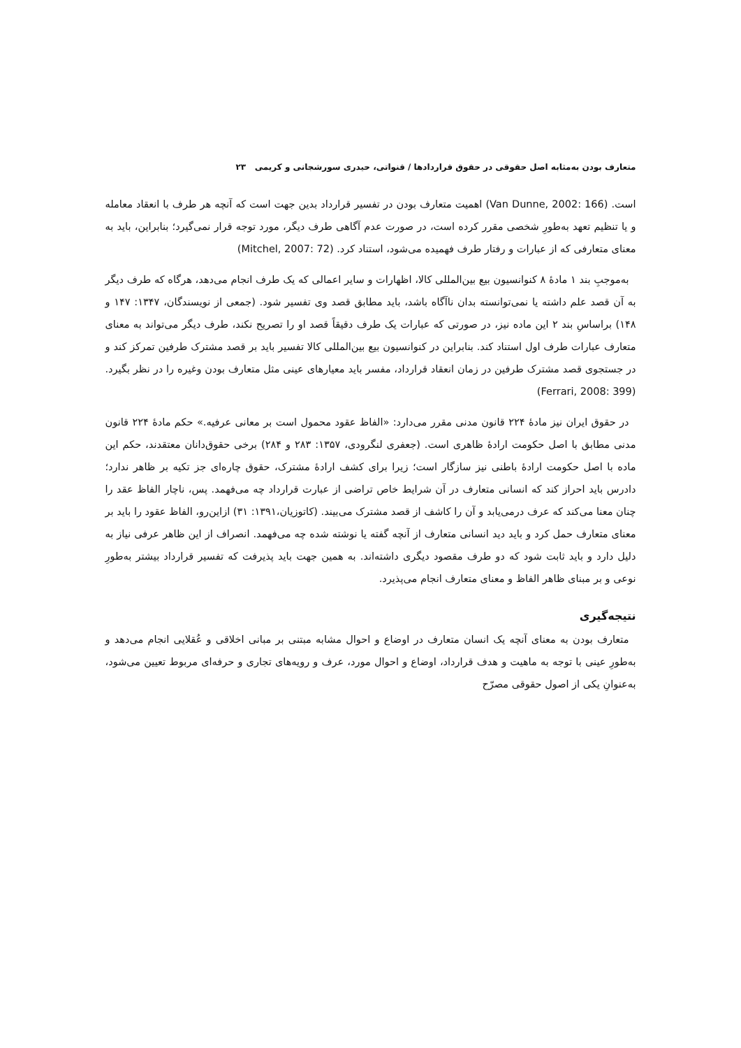متعارف بودن به‌مثابه اصل حقوقی در حقوق قراردادها / قنواتی، حیدری سورشجانی و کریمی ۲۳
است. (Van Dunne, 2002: 166) اهمیت متعارف بودن در تفسیر قرارداد بدین جهت است که آنچه هر طرف با انعقاد معامله و یا تنظیم تعهد به‌طورِ شخصی مقرر کرده است، در صورت عدم آگاهی طرف دیگر، مورد توجه قرار نمی‌گیرد؛ بنابراین، باید به معنای متعارفی که از عبارات و رفتار طرف فهمیده می‌شود، استناد کرد. (Mitchel, 2007: 72)
به‌موجبِ بند ۱ مادهٔ ۸ کنوانسیون بیع بین‌المللی کالا، اظهارات و سایر اعمالی که یک طرف انجام می‌دهد، هرگاه که طرف دیگر به آن قصد علم داشته یا نمی‌توانسته بدان ناآگاه باشد، باید مطابق قصد وی تفسیر شود. (جمعی از نویسندگان، ۱۳۴۷: ۱۴۷ و ۱۴۸) براساسِ بند ۲ این ماده نیز، در صورتی که عبارات یک طرف دقیقاً قصد او را تصریح نکند، طرف دیگر می‌تواند به معنای متعارف عبارات طرف اول استناد کند. بنابراین در کنوانسیون بیع بین‌المللی کالا تفسیر باید بر قصد مشترک طرفین تمرکز کند و در جستجوی قصد مشترک طرفین در زمان انعقاد قرارداد، مفسر باید معیارهای عینی مثل متعارف بودن وغیره را در نظر بگیرد. (Ferrari, 2008: 399)
در حقوق ایران نیز مادهٔ ۲۲۴ قانون مدنی مقرر می‌دارد: «الفاظ عقود محمول است بر معانی عرفیه.» حکم مادهٔ ۲۲۴ قانون مدنی مطابق با اصل حکومت ارادهٔ ظاهری است. (جعفری لنگرودی، ۱۳۵۷: ۲۸۳ و ۲۸۴) برخی حقوق‌دانان معتقدند، حکم این ماده با اصل حکومت ارادهٔ باطنی نیز سازگار است؛ زیرا برای کشف ارادهٔ مشترک، حقوق چاره‌ای جز تکیه بر ظاهر ندارد؛ دادرس باید احراز کند که انسانی متعارف در آن شرایط خاص تراضی از عبارت قرارداد چه می‌فهمد. پس، ناچار الفاظ عقد را چنان معنا می‌کند که عرف درمی‌یابد و آن را کاشف از قصد مشترک می‌بیند. (کاتوزیان،۱۳۹۱: ۳۱) ازاین‌رو، الفاظ عقود را باید بر معنای متعارف حمل کرد و باید دید انسانی متعارف از آنچه گفته یا نوشته شده چه می‌فهمد. انصراف از این ظاهر عرفی نیاز به دلیل دارد و باید ثابت شود که دو طرف مقصود دیگری داشته‌اند. به همین جهت باید پذیرفت که تفسیر قرارداد بیشتر به‌طورِ نوعی و بر مبنای ظاهر الفاظ و معنای متعارف انجام می‌پذیرد.
نتیجه‌گیری
متعارف بودن به معنای آنچه یک انسان متعارف در اوضاع و احوال مشابه مبتنی بر مبانی اخلاقی و عُقلایی انجام می‌دهد و به‌طورِ عینی با توجه به ماهیت و هدف قرارداد، اوضاع و احوال مورد، عرف و رویه‌های تجاری و حرفه‌ای مربوط تعیین می‌شود، به‌عنوانِ یکی از اصول حقوقی مصرّح